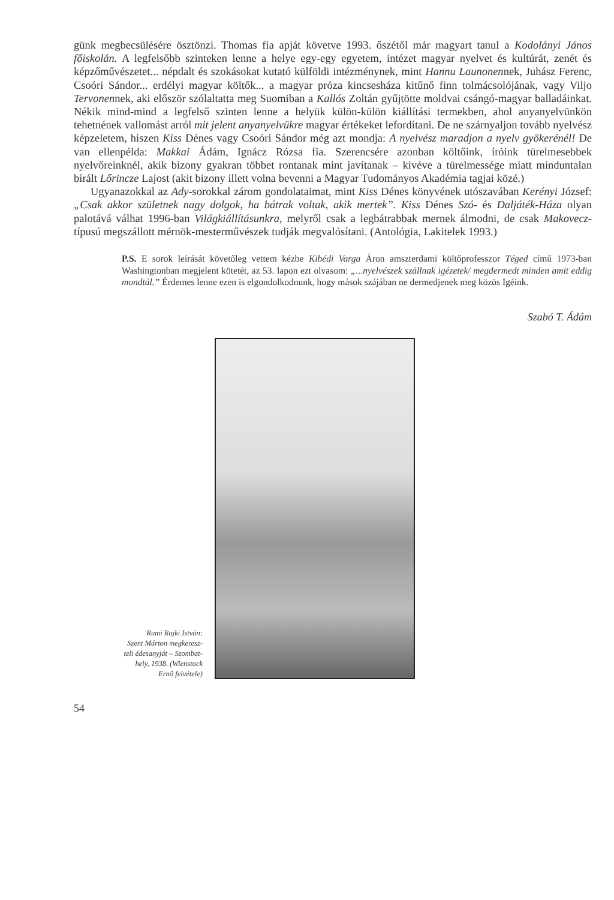günk megbecsülésére ösztönzi. Thomas fia apját követve 1993. őszétől már magyart tanul a Kodolányi János főiskolán. A legfelsőbb szinteken lenne a helye egy-egy egyetem, intézet magyar nyelvet és kultúrát, zenét és képzőművészetet... népdalt és szokásokat kutató külföldi intézménynek, mint Hannu Launonennek, Juhász Ferenc, Csoóri Sándor... erdélyi magyar költők... a magyar próza kincsesháza kitűnő finn tolmácsolójának, vagy Viljo Tervonennek, aki először szólaltatta meg Suomiban a Kallós Zoltán gyűjtötte moldvai csángó-magyar balladáinkat. Nékik mind-mind a legfelső szinten lenne a helyük külön-külön kiállítási termekben, ahol anyanyelvünkön tehetnének vallomást arról mit jelent anyanyelvükre magyar értékeket lefordítani. De ne szárnyaljon tovább nyelvész képzeletem, hiszen Kiss Dénes vagy Csoóri Sándor még azt mondja: A nyelvész maradjon a nyelv gyökerénél! De van ellenpélda: Makkai Ádám, Ignácz Rózsa fia. Szerencsére azonban költőink, íróink türelmesebbek nyelvőreinknél, akik bizony gyakran többet rontanak mint javítanak – kivéve a türelmessége miatt minduntalan bírált Lőrincze Lajost (akit bizony illett volna bevenni a Magyar Tudományos Akadémia tagjai közé.)
Ugyanazokkal az Ady-sorokkal zárom gondolataimat, mint Kiss Dénes könyvének utószavában Kerényi József: „Csak akkor születnek nagy dolgok, ha bátrak voltak, akik mertek”. Kiss Dénes Szó- és Daljáték-Háza olyan palotává válhat 1996-ban Világkiállításunkra, melyről csak a legbátrabbak mernek álmodni, de csak Makovecz-típusú megszállott mérnök-mesterművészek tudják megvalósítani. (Antológia, Lakitelek 1993.)
P.S. E sorok leírását követőleg vettem kézbe Kibédi Varga Áron amszterdami költőprofesszor Téged című 1973-ban Washingtonban megjelent kötetét, az 53. lapon ezt olvasom: „...nyelvészek szállnak igézetek/ megdermedt minden amit eddig mondtál.” Érdemes lenne ezen is elgondolkodnunk, hogy mások szájában ne dermedjenek meg közös Igéink.
Szabó T. Ádám
Rumi Rajki István:
Szent Márton megkeresz-
teli édesanyját – Szombat-
hely, 1938. (Wienstock
Ernő felvétele)
54